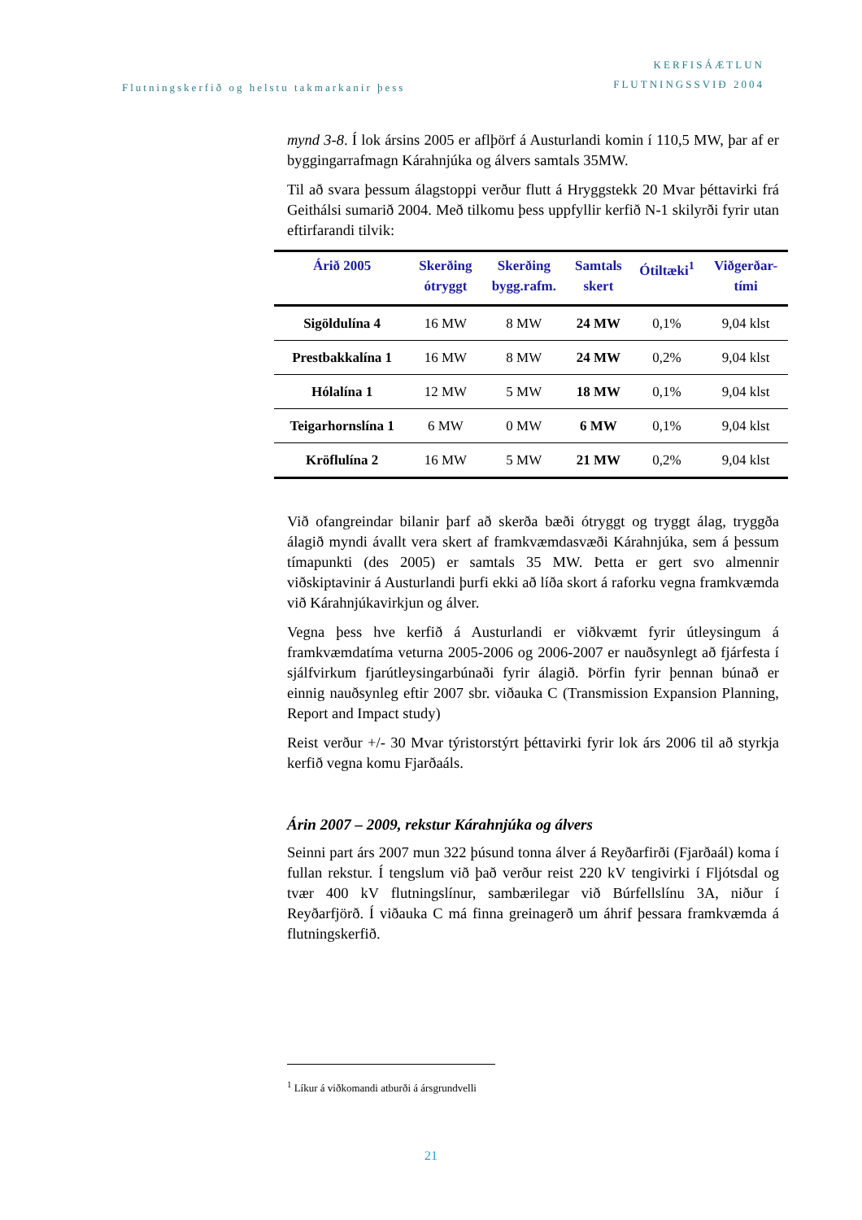Flutningskerfið og helstu takmarkanir þess
KERFISÁÆTLUN
FLUTNINGSSVIÐ 2004
mynd 3-8. Í lok ársins 2005 er aflþörf á Austurlandi komin í 110,5 MW, þar af er byggingarrafmagn Kárahnjúka og álvers samtals 35MW.
Til að svara þessum álagstoppi verður flutt á Hryggstekk 20 Mvar þéttavirki frá Geithálsi sumarið 2004. Með tilkomu þess uppfyllir kerfið N-1 skilyrði fyrir utan eftirfarandi tilvik:
| Árið 2005 | Skerðing ótryggt | Skerðing bygg.rafm. | Samtals skert | Ótiltæki<sup>1</sup> | Viðgerðar- tími |
| --- | --- | --- | --- | --- | --- |
| Sigöldulína 4 | 16 MW | 8 MW | 24 MW | 0,1% | 9,04 klst |
| Prestbakkalína 1 | 16 MW | 8 MW | 24 MW | 0,2% | 9,04 klst |
| Hólalína 1 | 12 MW | 5 MW | 18 MW | 0,1% | 9,04 klst |
| Teigarhornslína 1 | 6 MW | 0 MW | 6 MW | 0,1% | 9,04 klst |
| Kröflulína 2 | 16 MW | 5 MW | 21 MW | 0,2% | 9,04 klst |
Við ofangreindar bilanir þarf að skerða bæði ótryggt og tryggt álag, tryggða álagið myndi ávallt vera skert af framkvæmdasvæði Kárahnjúka, sem á þessum tímapunkti (des 2005) er samtals 35 MW. Þetta er gert svo almennir viðskiptavinir á Austurlandi þurfi ekki að líða skort á raforku vegna framkvæmda við Kárahnjúkavirkjun og álver.
Vegna þess hve kerfið á Austurlandi er viðkvæmt fyrir útleysingum á framkvæmdatíma veturna 2005-2006 og 2006-2007 er nauðsynlegt að fjárfesta í sjálfvirkum fjarútleysingarbúnaði fyrir álagið. Þörfin fyrir þennan búnað er einnig nauðsynleg eftir 2007 sbr. viðauka C (Transmission Expansion Planning, Report and Impact study)
Reist verður +/- 30 Mvar týristorstýrt þéttavirki fyrir lok árs 2006 til að styrkja kerfið vegna komu Fjarðaáls.
Árin 2007 – 2009, rekstur Kárahnjúka og álvers
Seinni part árs 2007 mun 322 þúsund tonna álver á Reyðarfirði (Fjarðaál) koma í fullan rekstur. Í tengslum við það verður reist 220 kV tengivirki í Fljótsdal og tvær 400 kV flutningslínur, sambærilegar við Búrfellslínu 3A, niður í Reyðarfjörð. Í viðauka C má finna greinagerð um áhrif þessara framkvæmda á flutningskerfið.
<sup>1</sup> Líkur á viðkomandi atburði á ársgrundvelli
21